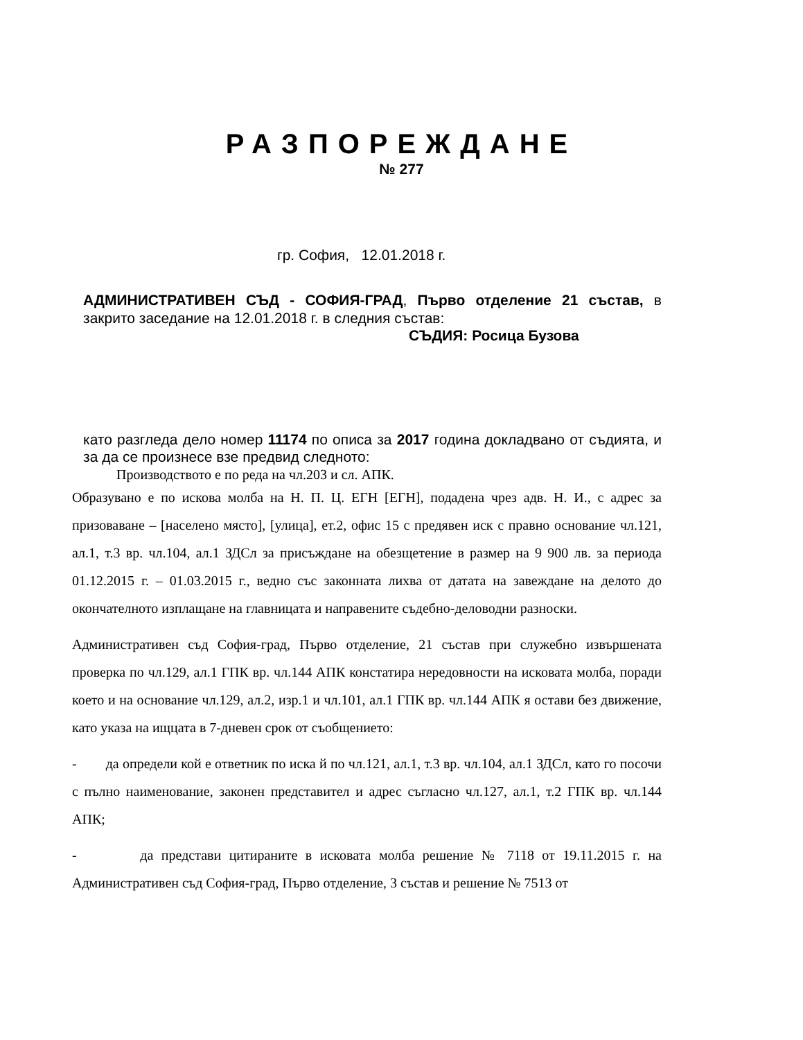РАЗПОРЕЖДАНЕ
№ 277
гр. София, 12.01.2018 г.
АДМИНИСТРАТИВЕН СЪД - СОФИЯ-ГРАД, Първо отделение 21 състав, в закрито заседание на 12.01.2018 г. в следния състав:
СЪДИЯ: Росица Бузова
като разгледа дело номер 11174 по описа за 2017 година докладвано от съдията, и за да се произнесе взе предвид следното:
Производството е по реда на чл.203 и сл. АПК.
Образувано е по искова молба на Н. П. Ц. ЕГН [ЕГН], подадена чрез адв. Н. И., с адрес за призоваване – [населено място], [улица], ет.2, офис 15 с предявен иск с правно основание чл.121, ал.1, т.3 вр. чл.104, ал.1 ЗДСл за присъждане на обезщетение в размер на 9 900 лв. за периода 01.12.2015 г. – 01.03.2015 г., ведно със законната лихва от датата на завеждане на делото до окончателното изплащане на главницата и направените съдебно-деловодни разноски.
Административен съд София-град, Първо отделение, 21 състав при служебно извършената проверка по чл.129, ал.1 ГПК вр. чл.144 АПК констатира нередовности на исковата молба, поради което и на основание чл.129, ал.2, изр.1 и чл.101, ал.1 ГПК вр. чл.144 АПК я остави без движение, като указа на ищцата в 7-дневен срок от съобщението:
- да определи кой е ответник по иска й по чл.121, ал.1, т.3 вр. чл.104, ал.1 ЗДСл, като го посочи с пълно наименование, законен представител и адрес съгласно чл.127, ал.1, т.2 ГПК вр. чл.144 АПК;
- да представи цитираните в исковата молба решение № 7118 от 19.11.2015 г. на Административен съд София-град, Първо отделение, 3 състав и решение № 7513 от